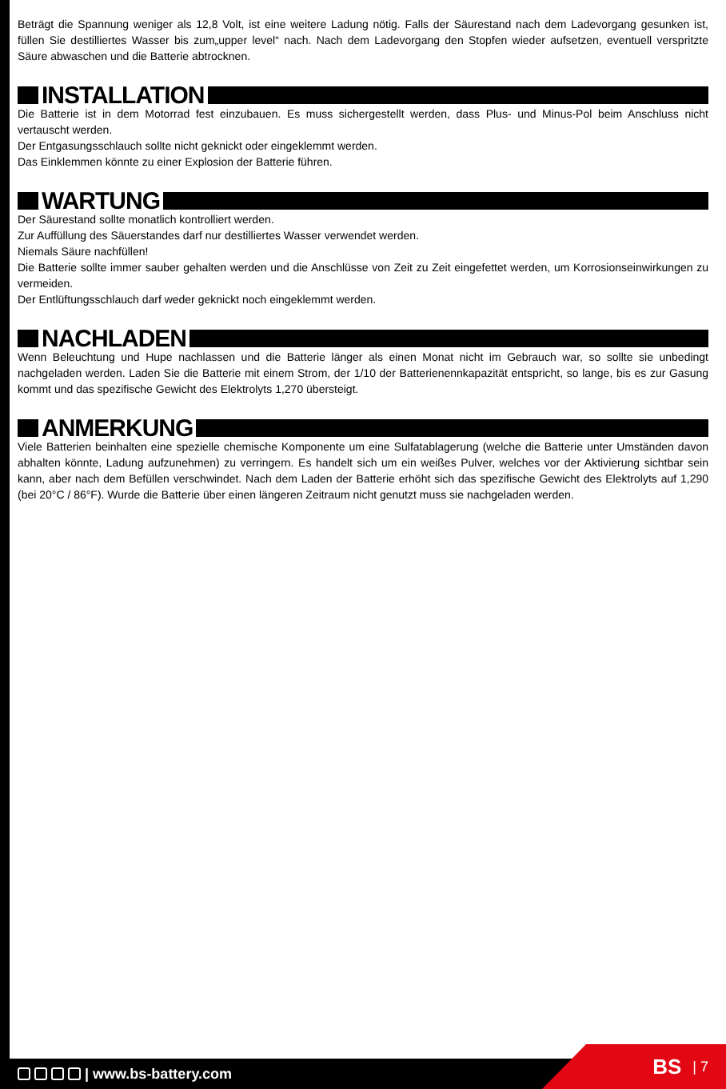Beträgt die Spannung weniger als 12,8 Volt, ist eine weitere Ladung nötig. Falls der Säurestand nach dem Ladevorgang gesunken ist, füllen Sie destilliertes Wasser bis zum„upper level“ nach. Nach dem Ladevorgang den Stopfen wieder aufsetzen, eventuell verspritzte Säure abwaschen und die Batterie abtrocknen.
INSTALLATION
Die Batterie ist in dem Motorrad fest einzubauen. Es muss sichergestellt werden, dass Plus- und Minus-Pol beim Anschluss nicht vertauscht werden.
Der Entgasungsschlauch sollte nicht geknickt oder eingeklemmt werden.
Das Einklemmen könnte zu einer Explosion der Batterie führen.
WARTUNG
Der Säurestand sollte monatlich kontrolliert werden.
Zur Auffüllung des Säuerstandes darf nur destilliertes Wasser verwendet werden.
Niemals Säure nachfüllen!
Die Batterie sollte immer sauber gehalten werden und die Anschlüsse von Zeit zu Zeit eingefettet werden, um Korrosionseinwirkungen zu vermeiden.
Der Entlüftungsschlauch darf weder geknickt noch eingeklemmt werden.
NACHLADEN
Wenn Beleuchtung und Hupe nachlassen und die Batterie länger als einen Monat nicht im Gebrauch war, so sollte sie unbedingt nachgeladen werden. Laden Sie die Batterie mit einem Strom, der 1/10 der Batterienennkapazität entspricht, so lange, bis es zur Gasung kommt und das spezifische Gewicht des Elektrolyts 1,270 übersteigt.
ANMERKUNG
Viele Batterien beinhalten eine spezielle chemische Komponente um eine Sulfatablagerung (welche die Batterie unter Umständen davon abhalten könnte, Ladung aufzunehmen) zu verringern. Es handelt sich um ein weißes Pulver, welches vor der Aktivierung sichtbar sein kann, aber nach dem Befüllen verschwindet. Nach dem Laden der Batterie erhöht sich das spezifische Gewicht des Elektrolyts auf 1,290 (bei 20°C / 86°F). Wurde die Batterie über einen längeren Zeitraum nicht genutzt muss sie nachgeladen werden.
| www.bs-battery.com BS | 7